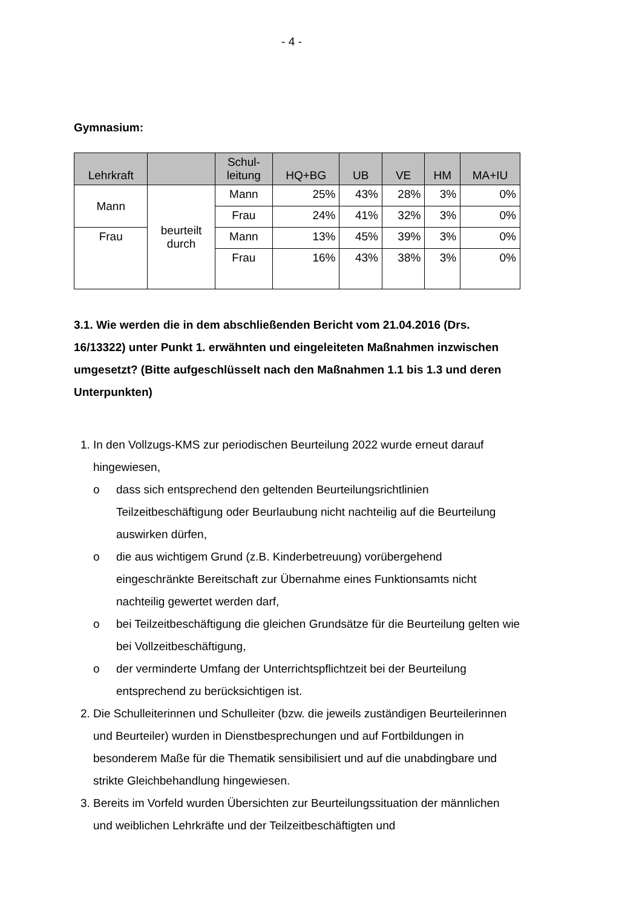- 4 -
Gymnasium:
| Lehrkraft | | Schul- leitung | HQ+BG | UB | VE | HM | MA+IU |
| --- | --- | --- | --- | --- | --- | --- | --- |
| Mann | beurteilt durch | Mann | 25% | 43% | 28% | 3% | 0% |
| | | Frau | 24% | 41% | 32% | 3% | 0% |
| Frau | | Mann | 13% | 45% | 39% | 3% | 0% |
| | | Frau | 16% | 43% | 38% | 3% | 0% |
3.1. Wie werden die in dem abschließenden Bericht vom 21.04.2016 (Drs. 16/13322) unter Punkt 1. erwähnten und eingeleiteten Maßnahmen inzwischen umgesetzt? (Bitte aufgeschlüsselt nach den Maßnahmen 1.1 bis 1.3 und deren Unterpunkten)
1. In den Vollzugs-KMS zur periodischen Beurteilung 2022 wurde erneut darauf hingewiesen,
o dass sich entsprechend den geltenden Beurteilungsrichtlinien Teilzeitbeschäftigung oder Beurlaubung nicht nachteilig auf die Beurteilung auswirken dürfen,
o die aus wichtigem Grund (z.B. Kinderbetreuung) vorübergehend eingeschränkte Bereitschaft zur Übernahme eines Funktionsamts nicht nachteilig gewertet werden darf,
o bei Teilzeitbeschäftigung die gleichen Grundsätze für die Beurteilung gelten wie bei Vollzeitbeschäftigung,
o der verminderte Umfang der Unterrichtspflichtzeit bei der Beurteilung entsprechend zu berücksichtigen ist.
2. Die Schulleiterinnen und Schulleiter (bzw. die jeweils zuständigen Beurteilerinnen und Beurteiler) wurden in Dienstbesprechungen und auf Fortbildungen in besonderem Maße für die Thematik sensibilisiert und auf die unabdingbare und strikte Gleichbehandlung hingewiesen.
3. Bereits im Vorfeld wurden Übersichten zur Beurteilungssituation der männlichen und weiblichen Lehrkräfte und der Teilzeitbeschäftigten und